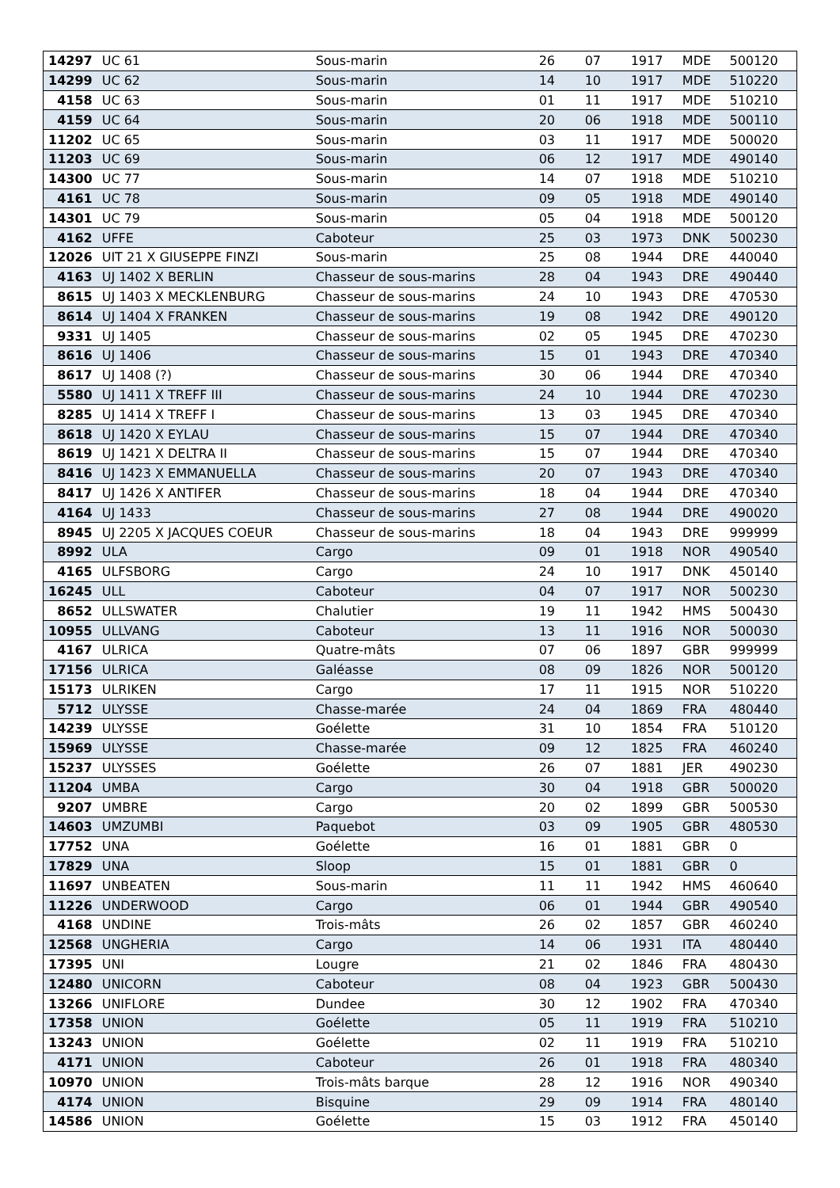| 14297 | UC 61 | Sous-marin | 26 | 07 | 1917 | MDE | 500120 |
| 14299 | UC 62 | Sous-marin | 14 | 10 | 1917 | MDE | 510220 |
| 4158 | UC 63 | Sous-marin | 01 | 11 | 1917 | MDE | 510210 |
| 4159 | UC 64 | Sous-marin | 20 | 06 | 1918 | MDE | 500110 |
| 11202 | UC 65 | Sous-marin | 03 | 11 | 1917 | MDE | 500020 |
| 11203 | UC 69 | Sous-marin | 06 | 12 | 1917 | MDE | 490140 |
| 14300 | UC 77 | Sous-marin | 14 | 07 | 1918 | MDE | 510210 |
| 4161 | UC 78 | Sous-marin | 09 | 05 | 1918 | MDE | 490140 |
| 14301 | UC 79 | Sous-marin | 05 | 04 | 1918 | MDE | 500120 |
| 4162 | UFFE | Caboteur | 25 | 03 | 1973 | DNK | 500230 |
| 12026 | UIT 21 X GIUSEPPE FINZI | Sous-marin | 25 | 08 | 1944 | DRE | 440040 |
| 4163 | UJ 1402 X BERLIN | Chasseur de sous-marins | 28 | 04 | 1943 | DRE | 490440 |
| 8615 | UJ 1403 X MECKLENBURG | Chasseur de sous-marins | 24 | 10 | 1943 | DRE | 470530 |
| 8614 | UJ 1404 X FRANKEN | Chasseur de sous-marins | 19 | 08 | 1942 | DRE | 490120 |
| 9331 | UJ 1405 | Chasseur de sous-marins | 02 | 05 | 1945 | DRE | 470230 |
| 8616 | UJ 1406 | Chasseur de sous-marins | 15 | 01 | 1943 | DRE | 470340 |
| 8617 | UJ 1408 (?) | Chasseur de sous-marins | 30 | 06 | 1944 | DRE | 470340 |
| 5580 | UJ 1411 X TREFF III | Chasseur de sous-marins | 24 | 10 | 1944 | DRE | 470230 |
| 8285 | UJ 1414 X TREFF I | Chasseur de sous-marins | 13 | 03 | 1945 | DRE | 470340 |
| 8618 | UJ 1420 X EYLAU | Chasseur de sous-marins | 15 | 07 | 1944 | DRE | 470340 |
| 8619 | UJ 1421 X DELTRA II | Chasseur de sous-marins | 15 | 07 | 1944 | DRE | 470340 |
| 8416 | UJ 1423 X EMMANUELLA | Chasseur de sous-marins | 20 | 07 | 1943 | DRE | 470340 |
| 8417 | UJ 1426 X ANTIFER | Chasseur de sous-marins | 18 | 04 | 1944 | DRE | 470340 |
| 4164 | UJ 1433 | Chasseur de sous-marins | 27 | 08 | 1944 | DRE | 490020 |
| 8945 | UJ 2205 X JACQUES COEUR | Chasseur de sous-marins | 18 | 04 | 1943 | DRE | 999999 |
| 8992 | ULA | Cargo | 09 | 01 | 1918 | NOR | 490540 |
| 4165 | ULFSBORG | Cargo | 24 | 10 | 1917 | DNK | 450140 |
| 16245 | ULL | Caboteur | 04 | 07 | 1917 | NOR | 500230 |
| 8652 | ULLSWATER | Chalutier | 19 | 11 | 1942 | HMS | 500430 |
| 10955 | ULLVANG | Caboteur | 13 | 11 | 1916 | NOR | 500030 |
| 4167 | ULRICA | Quatre-mâts | 07 | 06 | 1897 | GBR | 999999 |
| 17156 | ULRICA | Galéasse | 08 | 09 | 1826 | NOR | 500120 |
| 15173 | ULRIKEN | Cargo | 17 | 11 | 1915 | NOR | 510220 |
| 5712 | ULYSSE | Chasse-marée | 24 | 04 | 1869 | FRA | 480440 |
| 14239 | ULYSSE | Goélette | 31 | 10 | 1854 | FRA | 510120 |
| 15969 | ULYSSE | Chasse-marée | 09 | 12 | 1825 | FRA | 460240 |
| 15237 | ULYSSES | Goélette | 26 | 07 | 1881 | JER | 490230 |
| 11204 | UMBA | Cargo | 30 | 04 | 1918 | GBR | 500020 |
| 9207 | UMBRE | Cargo | 20 | 02 | 1899 | GBR | 500530 |
| 14603 | UMZUMBI | Paquebot | 03 | 09 | 1905 | GBR | 480530 |
| 17752 | UNA | Goélette | 16 | 01 | 1881 | GBR | 0 |
| 17829 | UNA | Sloop | 15 | 01 | 1881 | GBR | 0 |
| 11697 | UNBEATEN | Sous-marin | 11 | 11 | 1942 | HMS | 460640 |
| 11226 | UNDERWOOD | Cargo | 06 | 01 | 1944 | GBR | 490540 |
| 4168 | UNDINE | Trois-mâts | 26 | 02 | 1857 | GBR | 460240 |
| 12568 | UNGHERIA | Cargo | 14 | 06 | 1931 | ITA | 480440 |
| 17395 | UNI | Lougre | 21 | 02 | 1846 | FRA | 480430 |
| 12480 | UNICORN | Caboteur | 08 | 04 | 1923 | GBR | 500430 |
| 13266 | UNIFLORE | Dundee | 30 | 12 | 1902 | FRA | 470340 |
| 17358 | UNION | Goélette | 05 | 11 | 1919 | FRA | 510210 |
| 13243 | UNION | Goélette | 02 | 11 | 1919 | FRA | 510210 |
| 4171 | UNION | Caboteur | 26 | 01 | 1918 | FRA | 480340 |
| 10970 | UNION | Trois-mâts barque | 28 | 12 | 1916 | NOR | 490340 |
| 4174 | UNION | Bisquine | 29 | 09 | 1914 | FRA | 480140 |
| 14586 | UNION | Goélette | 15 | 03 | 1912 | FRA | 450140 |